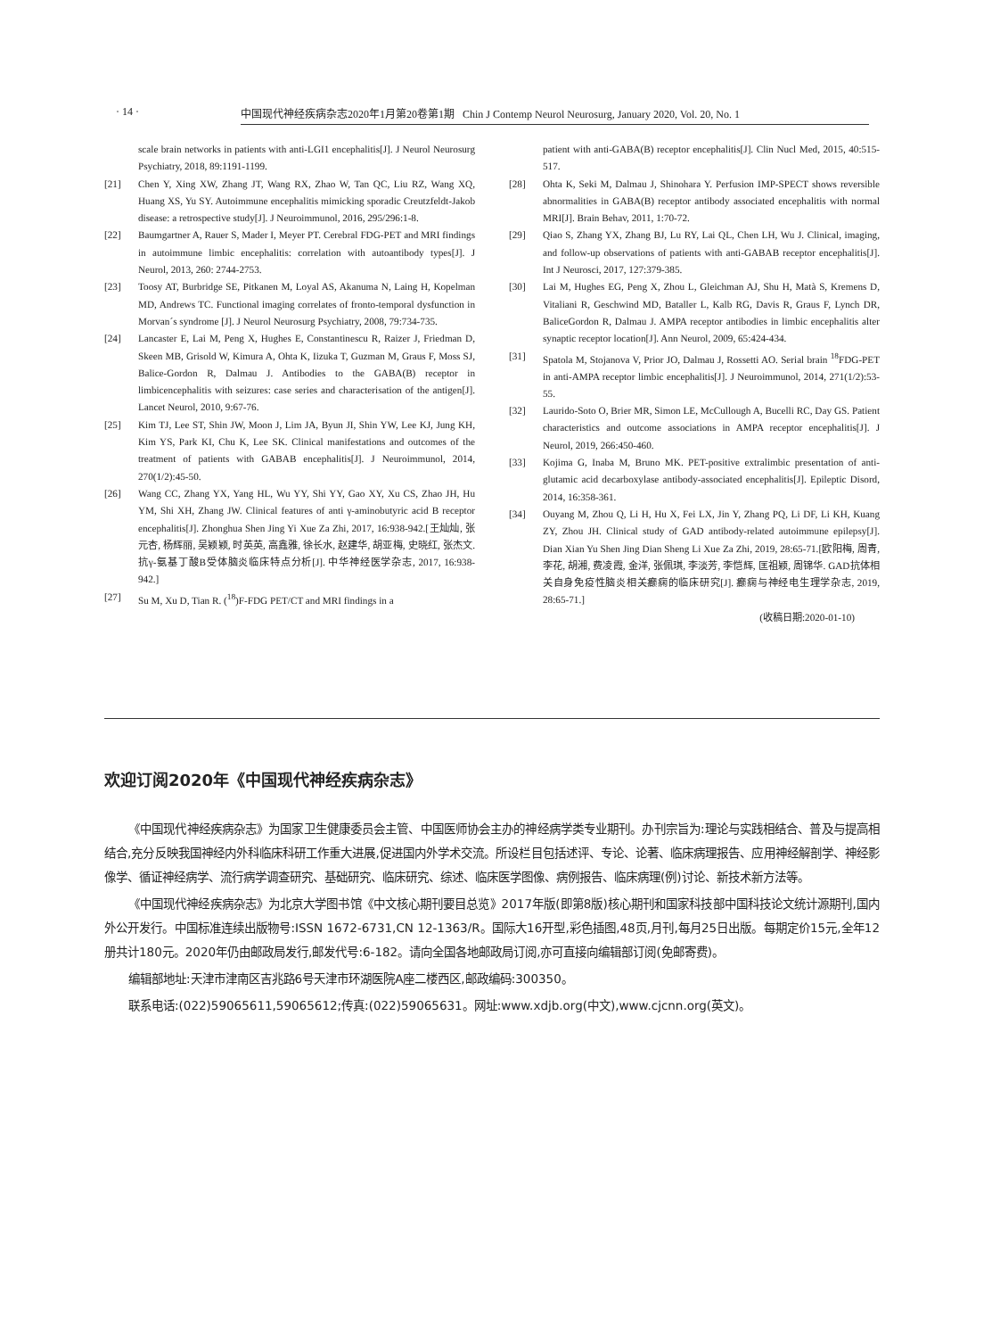· 14 · 中国现代神经疾病杂志2020年1月第20卷第1期 Chin J Contemp Neurol Neurosurg, January 2020, Vol. 20, No. 1
scale brain networks in patients with anti-LGI1 encephalitis[J]. J Neurol Neurosurg Psychiatry, 2018, 89:1191-1199.
[21] Chen Y, Xing XW, Zhang JT, Wang RX, Zhao W, Tan QC, Liu RZ, Wang XQ, Huang XS, Yu SY. Autoimmune encephalitis mimicking sporadic Creutzfeldt-Jakob disease: a retrospective study[J]. J Neuroimmunol, 2016, 295/296:1-8.
[22] Baumgartner A, Rauer S, Mader I, Meyer PT. Cerebral FDG-PET and MRI findings in autoimmune limbic encephalitis: correlation with autoantibody types[J]. J Neurol, 2013, 260: 2744-2753.
[23] Toosy AT, Burbridge SE, Pitkanen M, Loyal AS, Akanuma N, Laing H, Kopelman MD, Andrews TC. Functional imaging correlates of fronto-temporal dysfunction in Morvan´s syndrome [J]. J Neurol Neurosurg Psychiatry, 2008, 79:734-735.
[24] Lancaster E, Lai M, Peng X, Hughes E, Constantinescu R, Raizer J, Friedman D, Skeen MB, Grisold W, Kimura A, Ohta K, Iizuka T, Guzman M, Graus F, Moss SJ, Balice-Gordon R, Dalmau J. Antibodies to the GABA(B) receptor in limbicencephalitis with seizures: case series and characterisation of the antigen[J]. Lancet Neurol, 2010, 9:67-76.
[25] Kim TJ, Lee ST, Shin JW, Moon J, Lim JA, Byun JI, Shin YW, Lee KJ, Jung KH, Kim YS, Park KI, Chu K, Lee SK. Clinical manifestations and outcomes of the treatment of patients with GABAB encephalitis[J]. J Neuroimmunol, 2014, 270(1/2):45-50.
[26] Wang CC, Zhang YX, Yang HL, Wu YY, Shi YY, Gao XY, Xu CS, Zhao JH, Hu YM, Shi XH, Zhang JW. Clinical features of anti γ-aminobutyric acid B receptor encephalitis[J]. Zhonghua Shen Jing Yi Xue Za Zhi, 2017, 16:938-942.[王灿灿, 张元杏, 杨辉丽, 吴颖颖, 时英英, 高鑫雅, 徐长水, 赵建华, 胡亚梅, 史晓红, 张杰文. 抗γ-氨基丁酸B受体脑炎临床特点分析[J]. 中华神经医学杂志, 2017, 16:938-942.]
[27] Su M, Xu D, Tian R. (<sup>18</sup>)F-FDG PET/CT and MRI findings in a
patient with anti-GABA(B) receptor encephalitis[J]. Clin Nucl Med, 2015, 40:515-517.
[28] Ohta K, Seki M, Dalmau J, Shinohara Y. Perfusion IMP-SPECT shows reversible abnormalities in GABA(B) receptor antibody associated encephalitis with normal MRI[J]. Brain Behav, 2011, 1:70-72.
[29] Qiao S, Zhang YX, Zhang BJ, Lu RY, Lai QL, Chen LH, Wu J. Clinical, imaging, and follow-up observations of patients with anti-GABAB receptor encephalitis[J]. Int J Neurosci, 2017, 127:379-385.
[30] Lai M, Hughes EG, Peng X, Zhou L, Gleichman AJ, Shu H, Matà S, Kremens D, Vitaliani R, Geschwind MD, Bataller L, Kalb RG, Davis R, Graus F, Lynch DR, BaliceGordon R, Dalmau J. AMPA receptor antibodies in limbic encephalitis alter synaptic receptor location[J]. Ann Neurol, 2009, 65:424-434.
[31] Spatola M, Stojanova V, Prior JO, Dalmau J, Rossetti AO. Serial brain <sup>18</sup>FDG-PET in anti-AMPA receptor limbic encephalitis[J]. J Neuroimmunol, 2014, 271(1/2):53-55.
[32] Laurido-Soto O, Brier MR, Simon LE, McCullough A, Bucelli RC, Day GS. Patient characteristics and outcome associations in AMPA receptor encephalitis[J]. J Neurol, 2019, 266:450-460.
[33] Kojima G, Inaba M, Bruno MK. PET-positive extralimbic presentation of anti-glutamic acid decarboxylase antibody-associated encephalitis[J]. Epileptic Disord, 2014, 16:358-361.
[34] Ouyang M, Zhou Q, Li H, Hu X, Fei LX, Jin Y, Zhang PQ, Li DF, Li KH, Kuang ZY, Zhou JH. Clinical study of GAD antibody-related autoimmune epilepsy[J]. Dian Xian Yu Shen Jing Dian Sheng Li Xue Za Zhi, 2019, 28:65-71.[欧阳梅, 周青, 李花, 胡湘, 费凌霞, 金洋, 张佩琪, 李淡芳, 李恺辉, 匡祖颖, 周锦华. GAD抗体相关自身免疫性脑炎相关癫痫的临床研究[J]. 癫痫与神经电生理学杂志, 2019, 28:65-71.]
(收稿日期:2020-01-10)
欢迎订阅2020年《中国现代神经疾病杂志》
《中国现代神经疾病杂志》为国家卫生健康委员会主管、中国医师协会主办的神经病学类专业期刊。办刊宗旨为:理论与实践相结合、普及与提高相结合,充分反映我国神经内外科临床科研工作重大进展,促进国内外学术交流。所设栏目包括述评、专论、论著、临床病理报告、应用神经解剖学、神经影像学、循证神经病学、流行病学调查研究、基础研究、临床研究、综述、临床医学图像、病例报告、临床病理(例)讨论、新技术新方法等。
《中国现代神经疾病杂志》为北京大学图书馆《中文核心期刊要目总览》2017年版(即第8版)核心期刊和国家科技部中国科技论文统计源期刊,国内外公开发行。中国标准连续出版物号:ISSN 1672-6731,CN 12-1363/R。国际大16开型,彩色插图,48页,月刊,每月25日出版。每期定价15元,全年12册共计180元。2020年仍由邮政局发行,邮发代号:6-182。请向全国各地邮政局订阅,亦可直接向编辑部订阅(免邮寄费)。
编辑部地址:天津市津南区吉兆路6号天津市环湖医院A座二楼西区,邮政编码:300350。
联系电话:(022)59065611,59065612;传真:(022)59065631。网址:www.xdjb.org(中文),www.cjcnn.org(英文)。